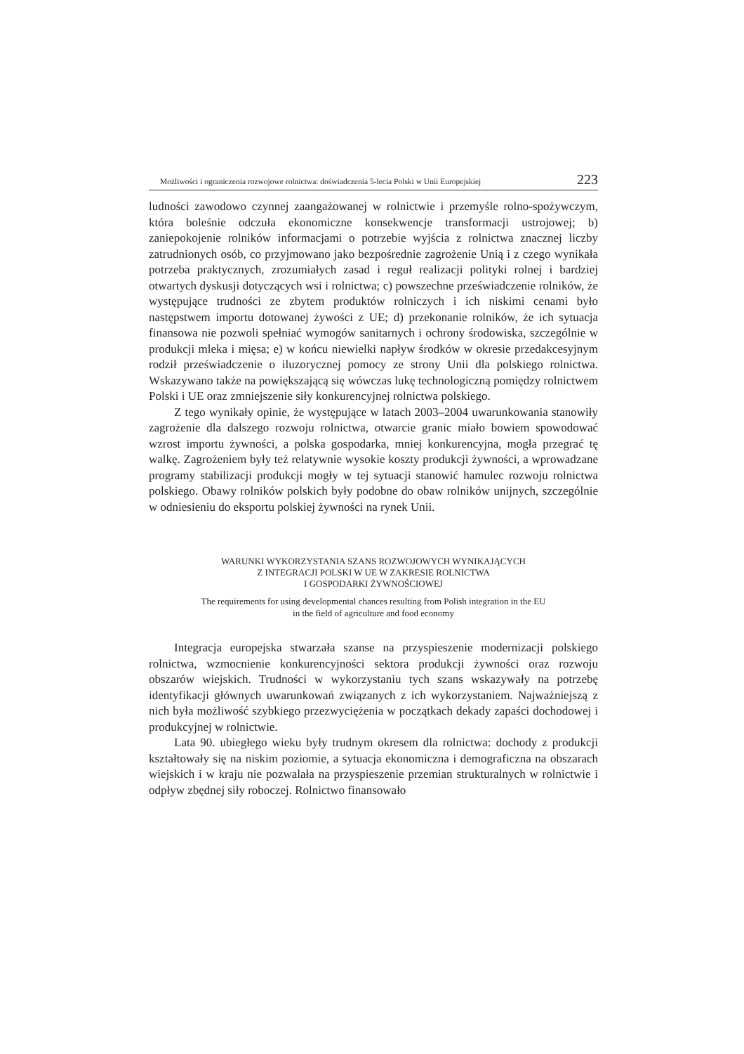Możliwości i ograniczenia rozwojowe rolnictwa: doświadczenia 5-lecia Polski w Unii Europejskiej 223
ludności zawodowo czynnej zaangażowanej w rolnictwie i przemyśle rolno-spożywczym, która boleśnie odczuła ekonomiczne konsekwencje transformacji ustrojowej; b) zaniepokojenie rolników informacjami o potrzebie wyjścia z rolnictwa znacznej liczby zatrudnionych osób, co przyjmowano jako bezpośrednie zagrożenie Unią i z czego wynikała potrzeba praktycznych, zrozumiałych zasad i reguł realizacji polityki rolnej i bardziej otwartych dyskusji dotyczących wsi i rolnictwa; c) powszechne przeświadczenie rolników, że występujące trudności ze zbytem produktów rolniczych i ich niskimi cenami było następstwem importu dotowanej żywości z UE; d) przekonanie rolników, że ich sytuacja finansowa nie pozwoli spełniać wymogów sanitarnych i ochrony środowiska, szczególnie w produkcji mleka i mięsa; e) w końcu niewielki napływ środków w okresie przedakcesyjnym rodził przeświadczenie o iluzorycznej pomocy ze strony Unii dla polskiego rolnictwa. Wskazywano także na powiększającą się wówczas lukę technologiczną pomiędzy rolnictwem Polski i UE oraz zmniejszenie siły konkurencyjnej rolnictwa polskiego.
Z tego wynikały opinie, że występujące w latach 2003–2004 uwarunkowania stanowiły zagrożenie dla dalszego rozwoju rolnictwa, otwarcie granic miało bowiem spowodować wzrost importu żywności, a polska gospodarka, mniej konkurencyjna, mogła przegrać tę walkę. Zagrożeniem były też relatywnie wysokie koszty produkcji żywności, a wprowadzane programy stabilizacji produkcji mogły w tej sytuacji stanowić hamulec rozwoju rolnictwa polskiego. Obawy rolników polskich były podobne do obaw rolników unijnych, szczególnie w odniesieniu do eksportu polskiej żywności na rynek Unii.
WARUNKI WYKORZYSTANIA SZANS ROZWOJOWYCH WYNIKAJĄCYCH
Z INTEGRACJI POLSKI W UE W ZAKRESIE ROLNICTWA
I GOSPODARKI ŻYWNOŚCIOWEJ
The requirements for using developmental chances resulting from Polish integration in the EU
in the field of agriculture and food economy
Integracja europejska stwarzała szanse na przyspieszenie modernizacji polskiego rolnictwa, wzmocnienie konkurencyjności sektora produkcji żywności oraz rozwoju obszarów wiejskich. Trudności w wykorzystaniu tych szans wskazywały na potrzebę identyfikacji głównych uwarunkowań związanych z ich wykorzystaniem. Najważniejszą z nich była możliwość szybkiego przezwyciężenia w początkach dekady zapaści dochodowej i produkcyjnej w rolnictwie.
Lata 90. ubiegłego wieku były trudnym okresem dla rolnictwa: dochody z produkcji kształtowały się na niskim poziomie, a sytuacja ekonomiczna i demograficzna na obszarach wiejskich i w kraju nie pozwalała na przyspieszenie przemian strukturalnych w rolnictwie i odpływ zbędnej siły roboczej. Rolnictwo finansowało